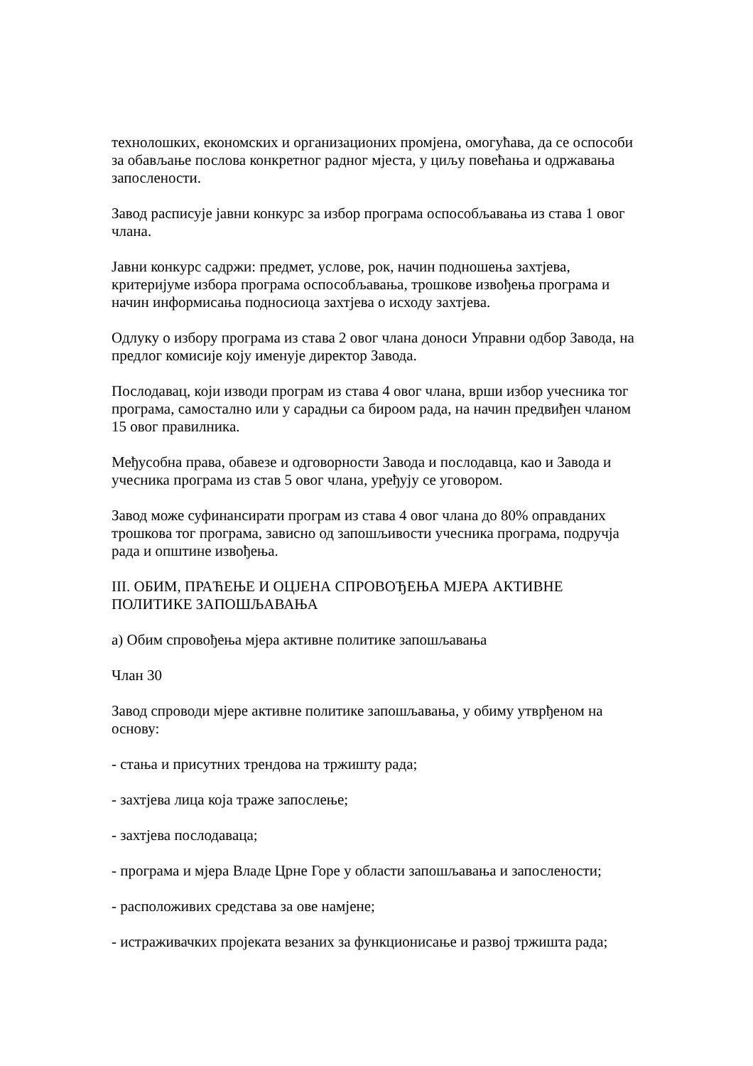технолошких, економских и организационих промјена, омогућава, да се оспособи за обављање послова конкретног радног мјеста, у циљу повећања и одржавања запослености.
Завод расписује јавни конкурс за избор програма оспособљавања из става 1 овог члана.
Јавни конкурс садржи: предмет, услове, рок, начин подношења захтјева, критеријуме избора програма оспособљавања, трошкове извођења програма и начин информисања подносиоца захтјева о исходу захтјева.
Одлуку о избору програма из става 2 овог члана доноси Управни одбор Завода, на предлог комисије коју именује директор Завода.
Послодавац, који изводи програм из става 4 овог члана, врши избор учесника тог програма, самостално или у сарадњи са бироом рада, на начин предвиђен чланом 15 овог правилника.
Међусобна права, обавезе и одговорности Завода и послодавца, као и Завода и учесника програма из став 5 овог члана, уређују се уговором.
Завод може суфинансирати програм из става 4 овог члана до 80% оправданих трошкова тог програма, зависно од запошљивости учесника програма, подручја рада и општине извођења.
III. ОБИМ, ПРАЋЕЊЕ И ОЦЈЕНА СПРОВОЂЕЊА МЈЕРА АКТИВНЕ ПОЛИТИКЕ ЗАПОШЉАВАЊА
а) Обим спровођења мјера активне политике запошљавања
Члан 30
Завод спроводи мјере активне политике запошљавања, у обиму утврђеном на основу:
- стања и присутних трендова на тржишту рада;
- захтјева лица која траже запослење;
- захтјева послодаваца;
- програма и мјера Владе Црне Горе у области запошљавања и запослености;
- расположивих средстава за ове намјене;
- истраживачких пројеката везаних за функционисање и развој тржишта рада;